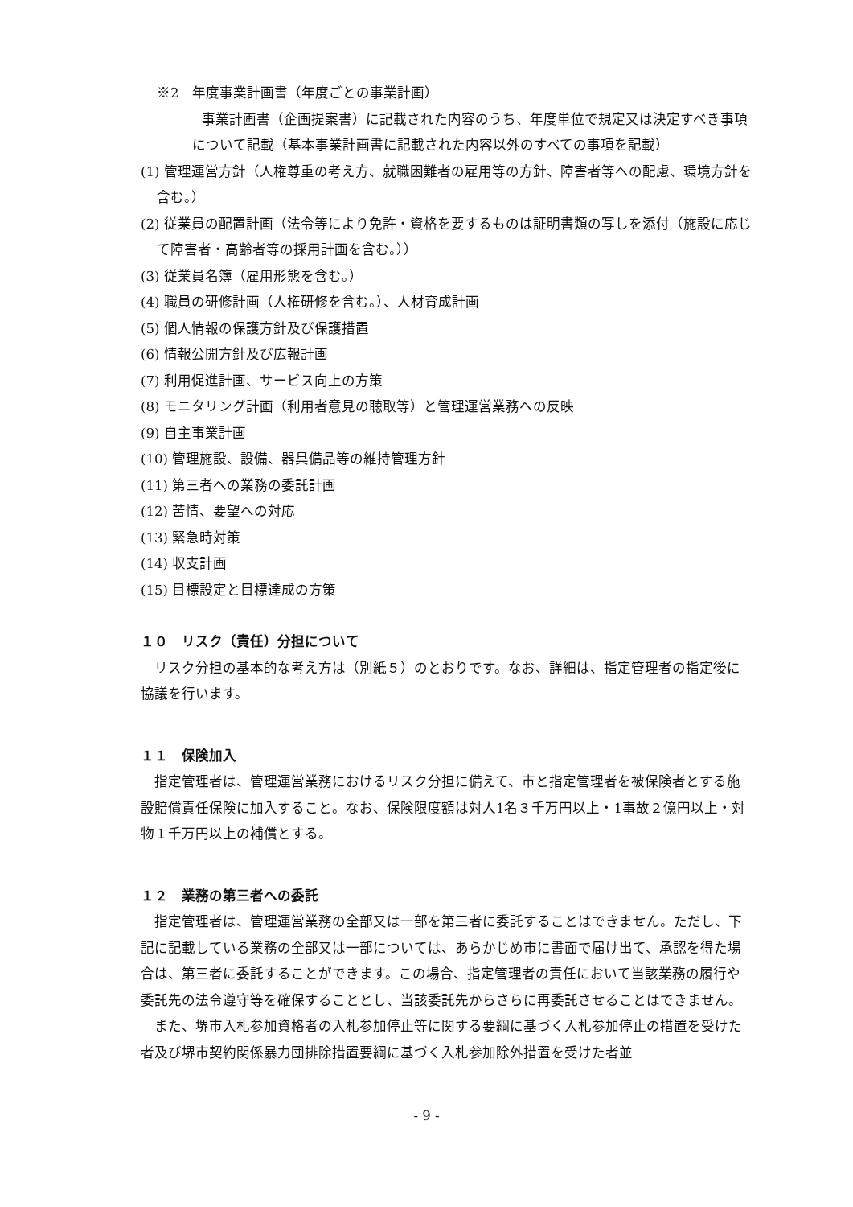※2　年度事業計画書（年度ごとの事業計画）
事業計画書（企画提案書）に記載された内容のうち、年度単位で規定又は決定すべき事項について記載（基本事業計画書に記載された内容以外のすべての事項を記載）
(1) 管理運営方針（人権尊重の考え方、就職困難者の雇用等の方針、障害者等への配慮、環境方針を含む。）
(2) 従業員の配置計画（法令等により免許・資格を要するものは証明書類の写しを添付（施設に応じて障害者・高齢者等の採用計画を含む。））
(3) 従業員名簿（雇用形態を含む。）
(4) 職員の研修計画（人権研修を含む。）、人材育成計画
(5) 個人情報の保護方針及び保護措置
(6) 情報公開方針及び広報計画
(7) 利用促進計画、サービス向上の方策
(8) モニタリング計画（利用者意見の聴取等）と管理運営業務への反映
(9) 自主事業計画
(10) 管理施設、設備、器具備品等の維持管理方針
(11) 第三者への業務の委託計画
(12) 苦情、要望への対応
(13) 緊急時対策
(14) 収支計画
(15) 目標設定と目標達成の方策
１０　リスク（責任）分担について
リスク分担の基本的な考え方は（別紙５）のとおりです。なお、詳細は、指定管理者の指定後に協議を行います。
１１　保険加入
指定管理者は、管理運営業務におけるリスク分担に備えて、市と指定管理者を被保険者とする施設賠償責任保険に加入すること。なお、保険限度額は対人1名３千万円以上・1事故２億円以上・対物１千万円以上の補償とする。
１２　業務の第三者への委託
指定管理者は、管理運営業務の全部又は一部を第三者に委託することはできません。ただし、下記に記載している業務の全部又は一部については、あらかじめ市に書面で届け出て、承認を得た場合は、第三者に委託することができます。この場合、指定管理者の責任において当該業務の履行や委託先の法令遵守等を確保することとし、当該委託先からさらに再委託させることはできません。
また、堺市入札参加資格者の入札参加停止等に関する要綱に基づく入札参加停止の措置を受けた者及び堺市契約関係暴力団排除措置要綱に基づく入札参加除外措置を受けた者並
- 9 -